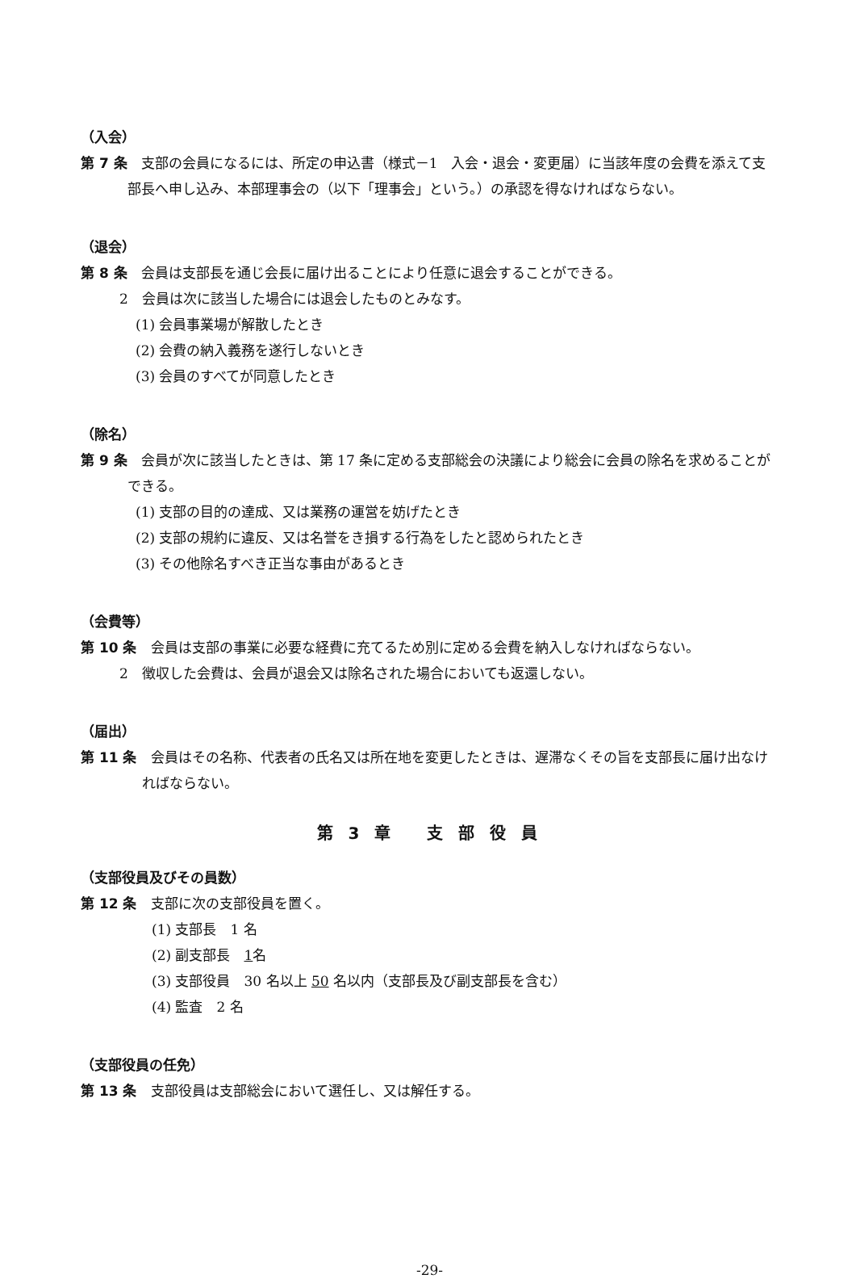（入会）
第 7 条　支部の会員になるには、所定の申込書（様式－1　入会・退会・変更届）に当該年度の会費を添えて支部長へ申し込み、本部理事会の（以下「理事会」という。）の承認を得なければならない。
（退会）
第 8 条　会員は支部長を通じ会長に届け出ることにより任意に退会することができる。
2　会員は次に該当した場合には退会したものとみなす。
(1) 会員事業場が解散したとき
(2) 会費の納入義務を遂行しないとき
(3) 会員のすべてが同意したとき
（除名）
第 9 条　会員が次に該当したときは、第 17 条に定める支部総会の決議により総会に会員の除名を求めることができる。
(1) 支部の目的の達成、又は業務の運営を妨げたとき
(2) 支部の規約に違反、又は名誉をき損する行為をしたと認められたとき
(3) その他除名すべき正当な事由があるとき
（会費等）
第 10 条　会員は支部の事業に必要な経費に充てるため別に定める会費を納入しなければならない。
2　徴収した会費は、会員が退会又は除名された場合においても返還しない。
（届出）
第 11 条　会員はその名称、代表者の氏名又は所在地を変更したときは、遅滞なくその旨を支部長に届け出なければならない。
第 3 章　 支 部 役 員
（支部役員及びその員数）
第 12 条　支部に次の支部役員を置く。
(1) 支部長　1 名
(2) 副支部長　1名
(3) 支部役員　30 名以上 50 名以内（支部長及び副支部長を含む）
(4) 監査　2 名
（支部役員の任免）
第 13 条　支部役員は支部総会において選任し、又は解任する。
-29-